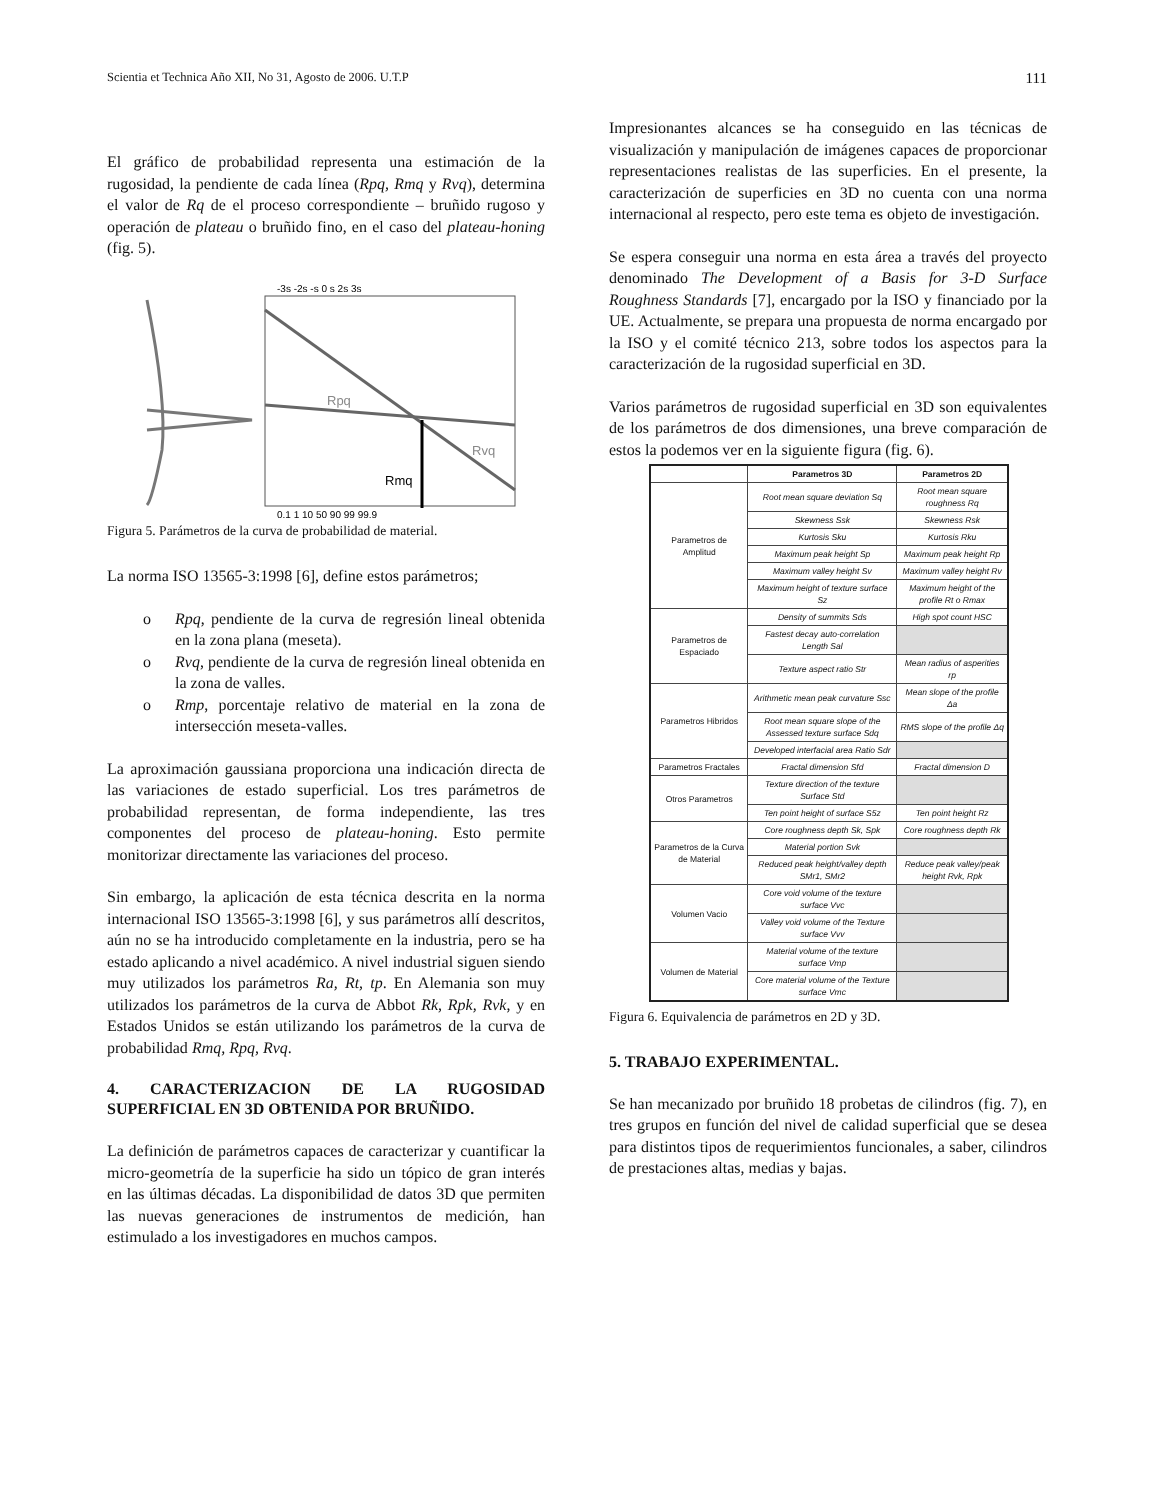Scientia et Technica Año XII, No 31, Agosto de 2006. U.T.P 111
El gráfico de probabilidad representa una estimación de la rugosidad, la pendiente de cada línea (Rpq, Rmq y Rvq), determina el valor de Rq de el proceso correspondiente – bruñido rugoso y operación de plateau o bruñido fino, en el caso del plateau-honing (fig. 5).
-3s -2s -s 0 s 2s 3s
Rpq
Rvq
Rmq
0.1 1 10 50 90 99 99.9
Figura 5. Parámetros de la curva de probabilidad de material.
La norma ISO 13565-3:1998 [6], define estos parámetros;
o Rpq, pendiente de la curva de regresión lineal obtenida en la zona plana (meseta).
o Rvq, pendiente de la curva de regresión lineal obtenida en la zona de valles.
o Rmp, porcentaje relativo de material en la zona de intersección meseta-valles.
La aproximación gaussiana proporciona una indicación directa de las variaciones de estado superficial. Los tres parámetros de probabilidad representan, de forma independiente, las tres componentes del proceso de plateau-honing. Esto permite monitorizar directamente las variaciones del proceso.
Sin embargo, la aplicación de esta técnica descrita en la norma internacional ISO 13565-3:1998 [6], y sus parámetros allí descritos, aún no se ha introducido completamente en la industria, pero se ha estado aplicando a nivel académico. A nivel industrial siguen siendo muy utilizados los parámetros Ra, Rt, tp. En Alemania son muy utilizados los parámetros de la curva de Abbot Rk, Rpk, Rvk, y en Estados Unidos se están utilizando los parámetros de la curva de probabilidad Rmq, Rpq, Rvq.
4. CARACTERIZACION DE LA RUGOSIDAD SUPERFICIAL EN 3D OBTENIDA POR BRUÑIDO.
La definición de parámetros capaces de caracterizar y cuantificar la micro-geometría de la superficie ha sido un tópico de gran interés en las últimas décadas. La disponibilidad de datos 3D que permiten las nuevas generaciones de instrumentos de medición, han estimulado a los investigadores en muchos campos.
Impresionantes alcances se ha conseguido en las técnicas de visualización y manipulación de imágenes capaces de proporcionar representaciones realistas de las superficies. En el presente, la caracterización de superficies en 3D no cuenta con una norma internacional al respecto, pero este tema es objeto de investigación.
Se espera conseguir una norma en esta área a través del proyecto denominado The Development of a Basis for 3-D Surface Roughness Standards [7], encargado por la ISO y financiado por la UE. Actualmente, se prepara una propuesta de norma encargado por la ISO y el comité técnico 213, sobre todos los aspectos para la caracterización de la rugosidad superficial en 3D.
Varios parámetros de rugosidad superficial en 3D son equivalentes de los parámetros de dos dimensiones, una breve comparación de estos la podemos ver en la siguiente figura (fig. 6).
| | Parametros 3D | Parametros 2D |
| --- | --- | --- |
| Parametros de Amplitud | Root mean square deviation Sq | Root mean square roughness Rq |
| | Skewness Ssk | Skewness Rsk |
| | Kurtosis Sku | Kurtosis Rku |
| | Maximum peak height Sp | Maximum peak height Rp |
| | Maximum valley height Sv | Maximum valley height Rv |
| | Maximum height of texture surface Sz | Maximum height of the profile Rt o Rmax |
| Parametros de Espaciado | Density of summits Sds | High spot count HSC |
| | Fastest decay auto-correlation Length Sal | |
| | Texture aspect ratio Str | Mean radius of asperities rp |
| Parametros Hibridos | Arithmetic mean peak curvature Ssc | Mean slope of the profile Δa |
| | Root mean square slope of the Assessed texture surface Sdq | RMS slope of the profile Δq |
| | Developed interfacial area Ratio Sdr | |
| Parametros Fractales | Fractal dimension Sfd | Fractal dimension D |
| Otros Parametros | Texture direction of the texture Surface Std | |
| | Ten point height of surface S5z | Ten point height Rz |
| Parametros de la Curva de Material | Core roughness depth Sk, Spk | Core roughness depth Rk |
| | Material portion Svk | |
| | Reduced peak height/valley depth SMr1, SMr2 | Reduce peak valley/peak height Rvk, Rpk |
| Volumen Vacio | Core void volume of the texture surface Vvc | |
| | Valley void volume of the Texture surface Vvv | |
| Volumen de Material | Material volume of the texture surface Vmp | |
| | Core material volume of the Texture surface Vmc | |
Figura 6. Equivalencia de parámetros en 2D y 3D.
5. TRABAJO EXPERIMENTAL.
Se han mecanizado por bruñido 18 probetas de cilindros (fig. 7), en tres grupos en función del nivel de calidad superficial que se desea para distintos tipos de requerimientos funcionales, a saber, cilindros de prestaciones altas, medias y bajas.